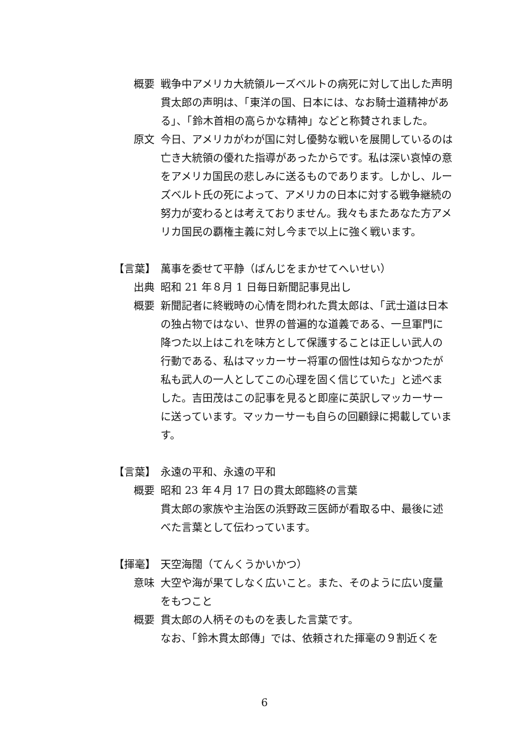概要 戦争中アメリカ大統領ルーズベルトの病死に対して出した声明
貫太郎の声明は、「東洋の国、日本には、なお騎士道精神がある」、「鈴木首相の高らかな精神」などと称賛されました。
原文 今日、アメリカがわが国に対し優勢な戦いを展開しているのは亡き大統領の優れた指導があったからです。私は深い哀悼の意をアメリカ国民の悲しみに送るものであります。しかし、ルーズベルト氏の死によって、アメリカの日本に対する戦争継続の努力が変わるとは考えておりません。我々もまたあなた方アメリカ国民の覇権主義に対し今まで以上に強く戦います。
【言葉】
萬事を委せて平静（ばんじをまかせてへいせい）
出典 昭和 21 年８月 1 日毎日新聞記事見出し
概要 新聞記者に終戦時の心情を問われた貫太郎は、「武士道は日本の独占物ではない、世界の普遍的な道義である、一旦軍門に降つた以上はこれを味方として保護することは正しい武人の行動である、私はマッカーサー将軍の個性は知らなかつたが私も武人の一人としてこの心理を固く信じていた」と述べました。吉田茂はこの記事を見ると即座に英訳しマッカーサーに送っています。マッカーサーも自らの回顧録に掲載しています。
【言葉】
永遠の平和、永遠の平和
概要 昭和 23 年４月 17 日の貫太郎臨終の言葉
貫太郎の家族や主治医の浜野政三医師が看取る中、最後に述べた言葉として伝わっています。
【揮毫】
天空海闊（てんくうかいかつ）
意味 大空や海が果てしなく広いこと。また、そのように広い度量をもつこと
概要 貫太郎の人柄そのものを表した言葉です。
なお、「鈴木貫太郎傳」では、依頼された揮毫の９割近くを
6